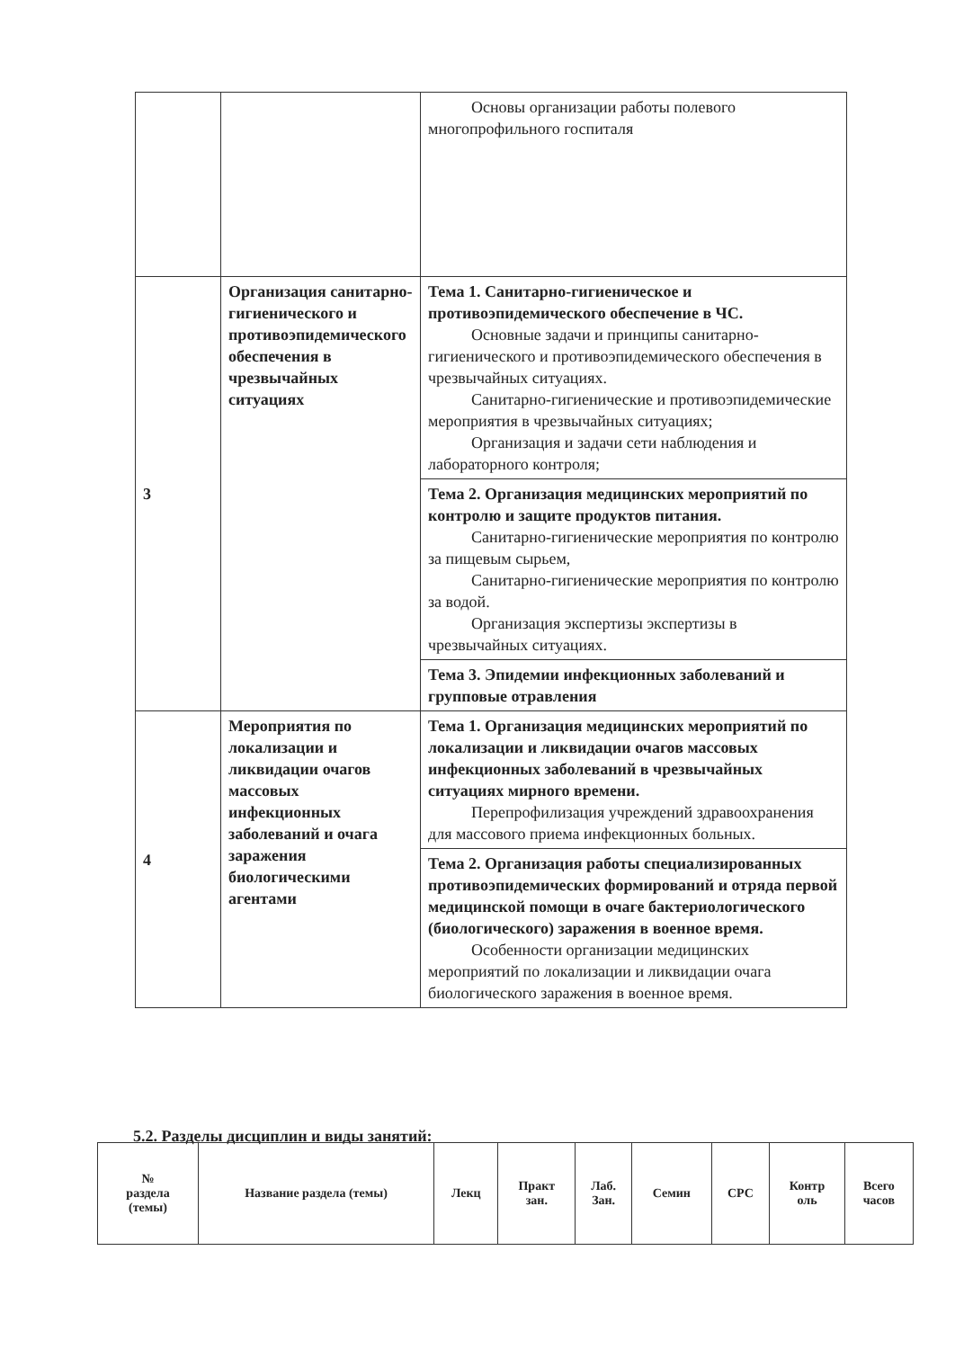| | | Основы организации работы полевого многопрофильного госпиталя |
| 3 | Организация санитарно-гигиенического и противоэпидемического обеспечения в чрезвычайных ситуациях | Тема 1. Санитарно-гигиеническое и противоэпидемического обеспечение в ЧС. Основные задачи и принципы санитарно-гигиенического и противоэпидемического обеспечения в чрезвычайных ситуациях. Санитарно-гигиенические и противоэпидемические мероприятия в чрезвычайных ситуациях; Организация и задачи сети наблюдения и лабораторного контроля; |
| | | Тема 2. Организация медицинских мероприятий по контролю и защите продуктов питания. Санитарно-гигиенические мероприятия по контролю за пищевым сырьем, Санитарно-гигиенические мероприятия по контролю за водой. Организация экспертизы экспертизы в чрезвычайных ситуациях. |
| | | Тема 3. Эпидемии инфекционных заболеваний и групповые отравления |
| 4 | Мероприятия по локализации и ликвидации очагов массовых инфекционных заболеваний и очага заражения биологическими агентами | Тема 1. Организация медицинских мероприятий по локализации и ликвидации очагов массовых инфекционных заболеваний в чрезвычайных ситуациях мирного времени. Перепрофилизация учреждений здравоохранения для массового приема инфекционных больных. |
| | | Тема 2. Организация работы специализированных противоэпидемических формирований и отряда первой медицинской помощи в очаге бактериологического (биологического) заражения в военное время. Особенности организации медицинских мероприятий по локализации и ликвидации очага биологического заражения в военное время. |
5.2. Разделы дисциплин и виды занятий:
| № раздела (темы) | Название раздела (темы) | Лекц | Практ зан. | Лаб. Зан. | Семин | СРС | Контр оль | Всего часов |
| --- | --- | --- | --- | --- | --- | --- | --- | --- |